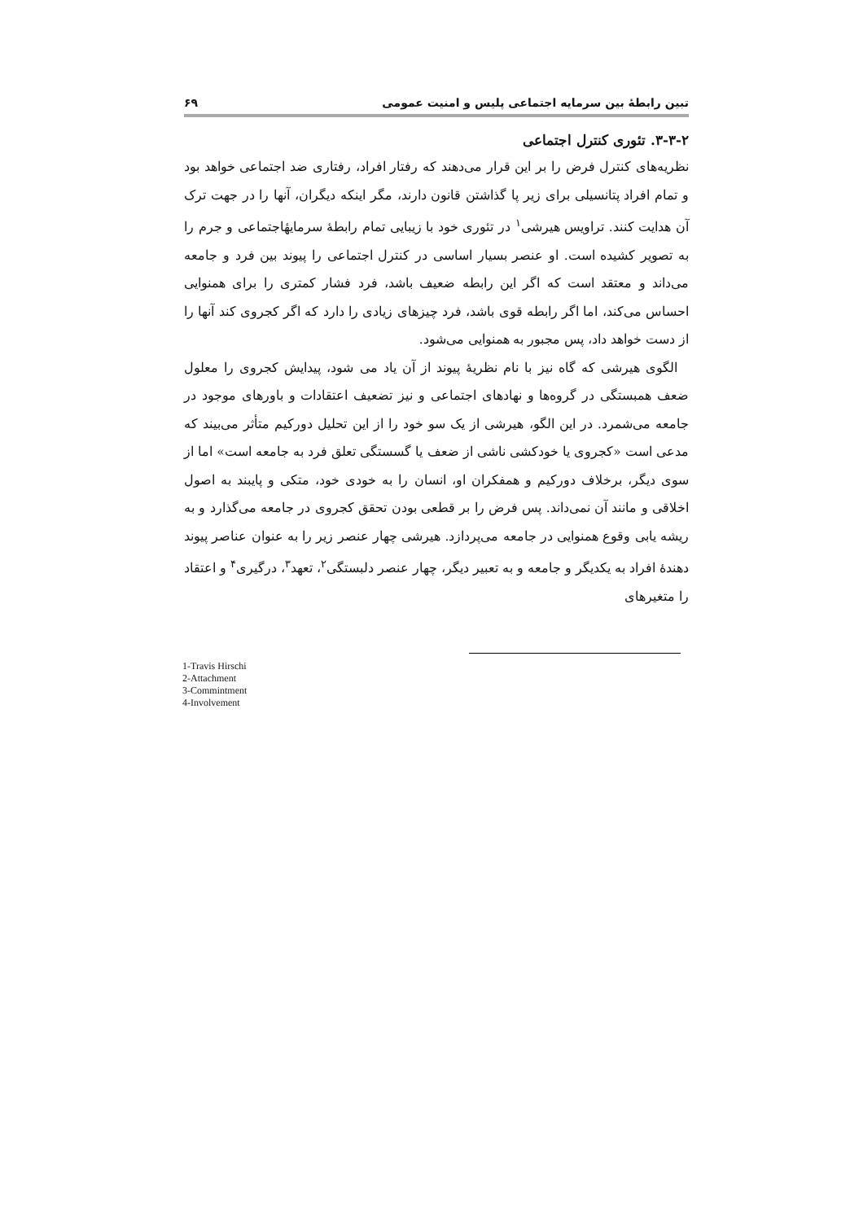تبین رابطهٔ بین سرمایه اجتماعی پلیس و امنیت عمومی ۶۹
۳-۳-۲. تئوری کنترل اجتماعی
نظریه‌های کنترل فرض را بر این قرار می‌دهند که رفتار افراد، رفتاری ضد اجتماعی خواهد بود و تمام افراد پتانسیلی برای زیر پا گذاشتن قانون دارند، مگر اینکه دیگران، آنها را در جهت ترک آن هدایت کنند. تراویس هیرشی<sup>۱</sup> در تئوری خود با زیبایی تمام رابطهٔ سرمایهٔاجتماعی و جرم را به تصویر کشیده است. او عنصر بسیار اساسی در کنترل اجتماعی را پیوند بین فرد و جامعه می‌داند و معتقد است که اگر این رابطه ضعیف باشد، فرد فشار کمتری را برای همنوایی احساس می‌کند، اما اگر رابطه قوی باشد، فرد چیزهای زیادی را دارد که اگر کجروی کند آنها را از دست خواهد داد، پس مجبور به همنوایی می‌شود.
الگوی هیرشی که گاه نیز با نام نظریهٔ پیوند از آن یاد می شود، پیدایش کجروی را معلول ضعف همبستگی در گروه‌ها و نهادهای اجتماعی و نیز تضعیف اعتقادات و باورهای موجود در جامعه می‌شمرد. در این الگو، هیرشی از یک سو خود را از این تحلیل دورکیم متأثر می‌بیند که مدعی است «کجروی یا خودکشی ناشی از ضعف یا گسستگی تعلق فرد به جامعه است» اما از سوی دیگر، برخلاف دورکیم و همفکران او، انسان را به خودی خود، متکی و پایبند به اصول اخلاقی و مانند آن نمی‌داند. پس فرض را بر قطعی بودن تحقق کجروی در جامعه می‌گذارد و به ریشه یابی وقوع همنوایی در جامعه می‌پردازد. هیرشی چهار عنصر زیر را به عنوان عناصر پیوند دهندهٔ افراد به یکدیگر و جامعه و به تعبیر دیگر، چهار عنصر دلبستگی<sup>۲</sup>، تعهد<sup>۳</sup>، درگیری<sup>۴</sup> و اعتقاد را متغیرهای
1-Travis Hirschi
2-Attachment
3-Commintment
4-Involvement